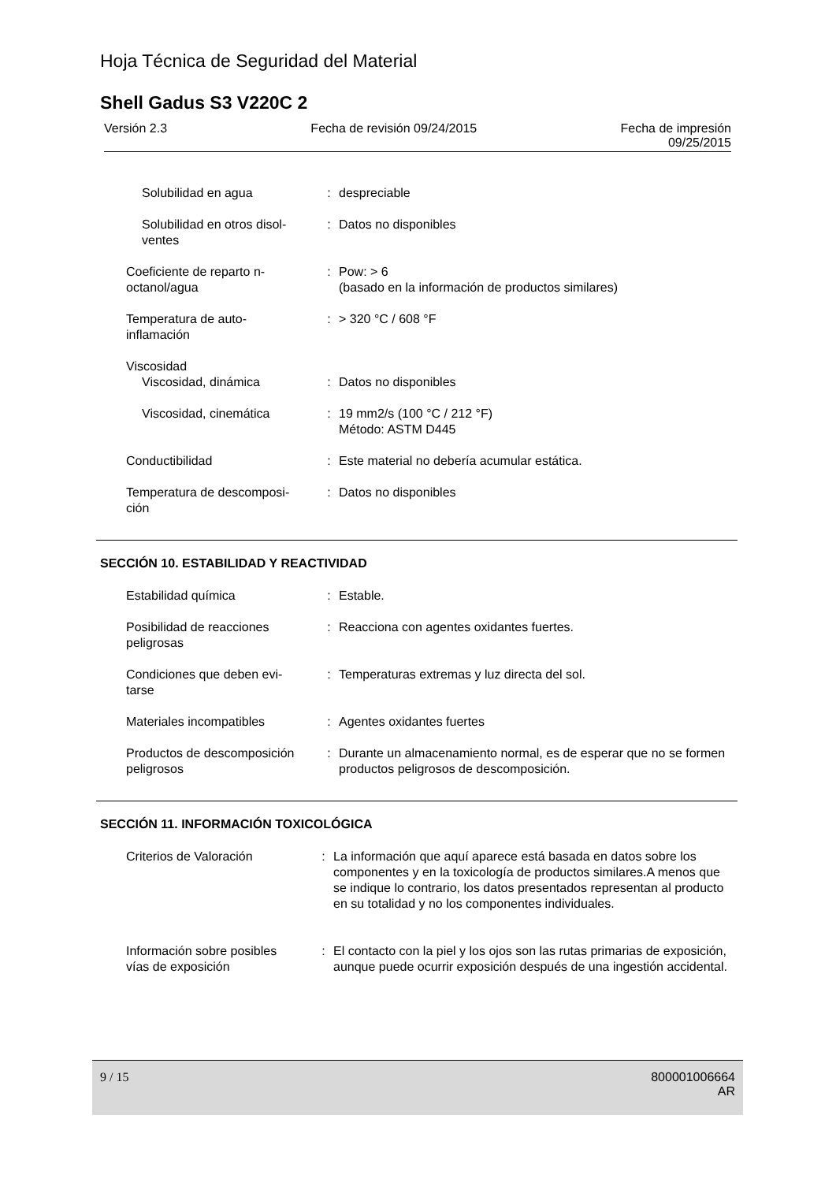Hoja Técnica de Seguridad del Material
Shell Gadus S3 V220C 2
Versión 2.3 Fecha de revisión 09/24/2015 Fecha de impresión
09/25/2015
| Solubilidad en agua | : | despreciable |
| Solubilidad en otros disol- ventes | : | Datos no disponibles |
| Coeficiente de reparto n- octanol/agua | : | Pow: > 6 (basado en la información de productos similares) |
| Temperatura de auto- inflamación | : | > 320 °C / 608 °F |
| Viscosidad Viscosidad, dinámica | : | Datos no disponibles |
| Viscosidad, cinemática | : | 19 mm2/s (100 °C / 212 °F) Método: ASTM D445 |
| Conductibilidad | : | Este material no debería acumular estática. |
| Temperatura de descomposi- ción | : | Datos no disponibles |
SECCIÓN 10. ESTABILIDAD Y REACTIVIDAD
| Estabilidad química | : | Estable. |
| Posibilidad de reacciones peligrosas | : | Reacciona con agentes oxidantes fuertes. |
| Condiciones que deben evi- tarse | : | Temperaturas extremas y luz directa del sol. |
| Materiales incompatibles | : | Agentes oxidantes fuertes |
| Productos de descomposición peligrosos | : | Durante un almacenamiento normal, es de esperar que no se formen productos peligrosos de descomposición. |
SECCIÓN 11. INFORMACIÓN TOXICOLÓGICA
| Criterios de Valoración | : | La información que aquí aparece está basada en datos sobre los componentes y en la toxicología de productos similares.A menos que se indique lo contrario, los datos presentados representan al producto en su totalidad y no los componentes individuales. |
| Información sobre posibles vías de exposición | : | El contacto con la piel y los ojos son las rutas primarias de exposición, aunque puede ocurrir exposición después de una ingestión accidental. |
9 / 15 800001006664
AR